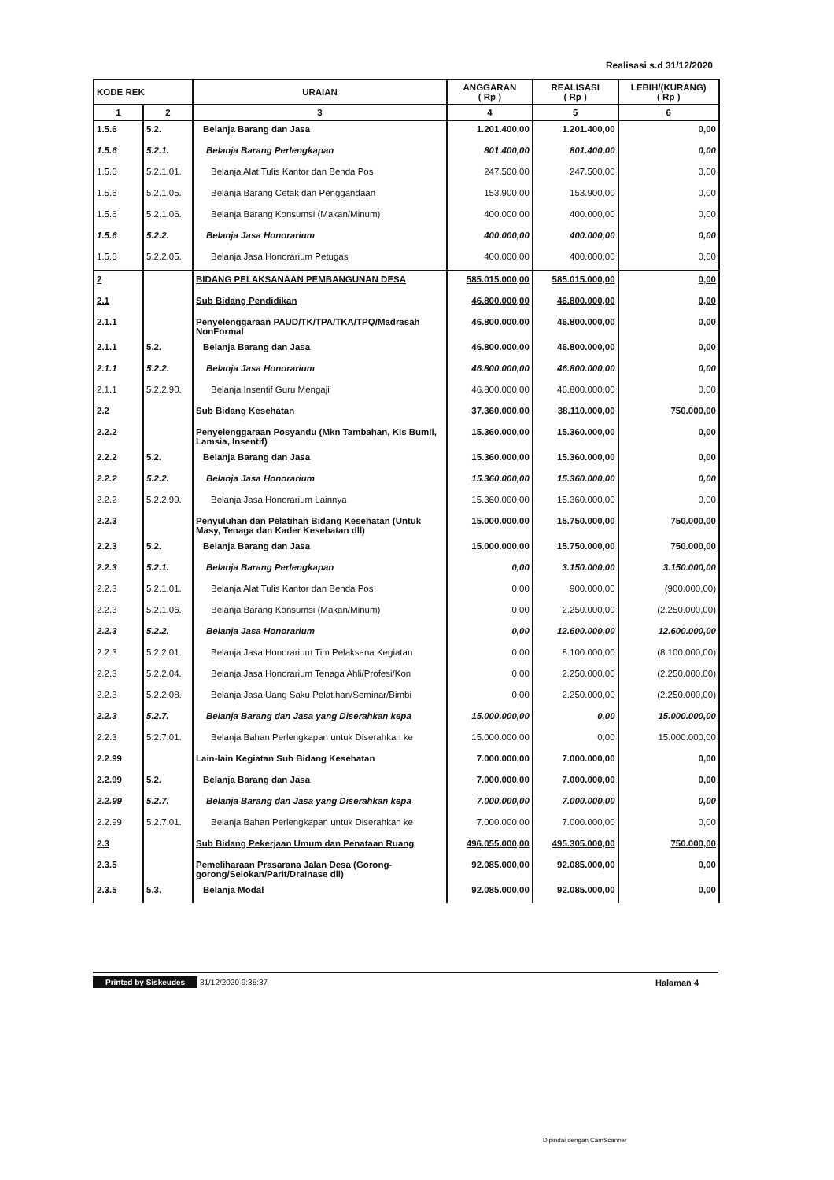Realisasi s.d 31/12/2020
| KODE REK | | URAIAN | ANGGARAN ( Rp ) | REALISASI ( Rp ) | LEBIH/(KURANG) ( Rp ) |
| --- | --- | --- | --- | --- | --- |
| 1 | 2 | 3 | 4 | 5 | 6 |
| 1.5.6 | 5.2. | Belanja Barang dan Jasa | 1.201.400,00 | 1.201.400,00 | 0,00 |
| 1.5.6 | 5.2.1. | Belanja Barang Perlengkapan | 801.400,00 | 801.400,00 | 0,00 |
| 1.5.6 | 5.2.1.01. | Belanja Alat Tulis Kantor dan Benda Pos | 247.500,00 | 247.500,00 | 0,00 |
| 1.5.6 | 5.2.1.05. | Belanja Barang Cetak dan Penggandaan | 153.900,00 | 153.900,00 | 0,00 |
| 1.5.6 | 5.2.1.06. | Belanja Barang Konsumsi (Makan/Minum) | 400.000,00 | 400.000,00 | 0,00 |
| 1.5.6 | 5.2.2. | Belanja Jasa Honorarium | 400.000,00 | 400.000,00 | 0,00 |
| 1.5.6 | 5.2.2.05. | Belanja Jasa Honorarium Petugas | 400.000,00 | 400.000,00 | 0,00 |
| 2 | | BIDANG PELAKSANAAN PEMBANGUNAN DESA | 585.015.000,00 | 585.015.000,00 | 0,00 |
| 2.1 | | Sub Bidang Pendidikan | 46.800.000,00 | 46.800.000,00 | 0,00 |
| 2.1.1 | | Penyelenggaraan PAUD/TK/TPA/TKA/TPQ/Madrasah NonFormal | 46.800.000,00 | 46.800.000,00 | 0,00 |
| 2.1.1 | 5.2. | Belanja Barang dan Jasa | 46.800.000,00 | 46.800.000,00 | 0,00 |
| 2.1.1 | 5.2.2. | Belanja Jasa Honorarium | 46.800.000,00 | 46.800.000,00 | 0,00 |
| 2.1.1 | 5.2.2.90. | Belanja Insentif Guru Mengaji | 46.800.000,00 | 46.800.000,00 | 0,00 |
| 2.2 | | Sub Bidang Kesehatan | 37.360.000,00 | 38.110.000,00 | 750.000,00 |
| 2.2.2 | | Penyelenggaraan Posyandu (Mkn Tambahan, Kls Bumil, Lamsia, Insentif) | 15.360.000,00 | 15.360.000,00 | 0,00 |
| 2.2.2 | 5.2. | Belanja Barang dan Jasa | 15.360.000,00 | 15.360.000,00 | 0,00 |
| 2.2.2 | 5.2.2. | Belanja Jasa Honorarium | 15.360.000,00 | 15.360.000,00 | 0,00 |
| 2.2.2 | 5.2.2.99. | Belanja Jasa Honorarium Lainnya | 15.360.000,00 | 15.360.000,00 | 0,00 |
| 2.2.3 | | Penyuluhan dan Pelatihan Bidang Kesehatan (Untuk Masy, Tenaga dan Kader Kesehatan dll) | 15.000.000,00 | 15.750.000,00 | 750.000,00 |
| 2.2.3 | 5.2. | Belanja Barang dan Jasa | 15.000.000,00 | 15.750.000,00 | 750.000,00 |
| 2.2.3 | 5.2.1. | Belanja Barang Perlengkapan | 0,00 | 3.150.000,00 | 3.150.000,00 |
| 2.2.3 | 5.2.1.01. | Belanja Alat Tulis Kantor dan Benda Pos | 0,00 | 900.000,00 | (900.000,00) |
| 2.2.3 | 5.2.1.06. | Belanja Barang Konsumsi (Makan/Minum) | 0,00 | 2.250.000,00 | (2.250.000,00) |
| 2.2.3 | 5.2.2. | Belanja Jasa Honorarium | 0,00 | 12.600.000,00 | 12.600.000,00 |
| 2.2.3 | 5.2.2.01. | Belanja Jasa Honorarium Tim Pelaksana Kegiatan | 0,00 | 8.100.000,00 | (8.100.000,00) |
| 2.2.3 | 5.2.2.04. | Belanja Jasa Honorarium Tenaga Ahli/Profesi/Kon | 0,00 | 2.250.000,00 | (2.250.000,00) |
| 2.2.3 | 5.2.2.08. | Belanja Jasa Uang Saku Pelatihan/Seminar/Bimbi | 0,00 | 2.250.000,00 | (2.250.000,00) |
| 2.2.3 | 5.2.7. | Belanja Barang dan Jasa yang Diserahkan kepa | 15.000.000,00 | 0,00 | 15.000.000,00 |
| 2.2.3 | 5.2.7.01. | Belanja Bahan Perlengkapan untuk Diserahkan ke | 15.000.000,00 | 0,00 | 15.000.000,00 |
| 2.2.99 | | Lain-lain Kegiatan Sub Bidang Kesehatan | 7.000.000,00 | 7.000.000,00 | 0,00 |
| 2.2.99 | 5.2. | Belanja Barang dan Jasa | 7.000.000,00 | 7.000.000,00 | 0,00 |
| 2.2.99 | 5.2.7. | Belanja Barang dan Jasa yang Diserahkan kepa | 7.000.000,00 | 7.000.000,00 | 0,00 |
| 2.2.99 | 5.2.7.01. | Belanja Bahan Perlengkapan untuk Diserahkan ke | 7.000.000,00 | 7.000.000,00 | 0,00 |
| 2.3 | | Sub Bidang Pekerjaan Umum dan Penataan Ruang | 496.055.000,00 | 495.305.000,00 | 750.000,00 |
| 2.3.5 | | Pemeliharaan Prasarana Jalan Desa (Gorong-gorong/Selokan/Parit/Drainase dll) | 92.085.000,00 | 92.085.000,00 | 0,00 |
| 2.3.5 | 5.3. | Belanja Modal | 92.085.000,00 | 92.085.000,00 | 0,00 |
Printed by Siskeudes 31/12/2020 9:35:37 Halaman 4
Dipindai dengan CamScanner